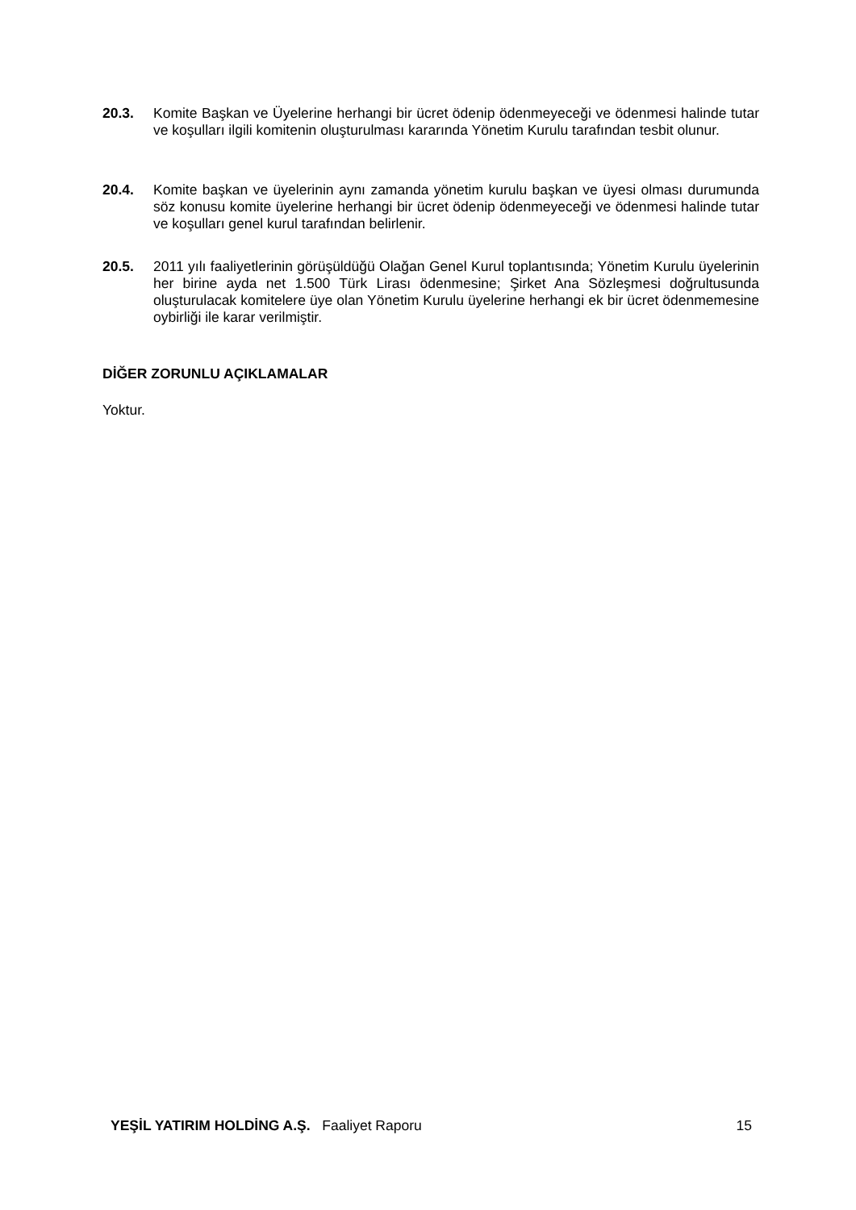20.3. Komite Başkan ve Üyelerine herhangi bir ücret ödenip ödenmeyeceği ve ödenmesi halinde tutar ve koşulları ilgili komitenin oluşturulması kararında Yönetim Kurulu tarafından tesbit olunur.
20.4. Komite başkan ve üyelerinin aynı zamanda yönetim kurulu başkan ve üyesi olması durumunda söz konusu komite üyelerine herhangi bir ücret ödenip ödenmeyeceği ve ödenmesi halinde tutar ve koşulları genel kurul tarafından belirlenir.
20.5. 2011 yılı faaliyetlerinin görüşüldüğü Olağan Genel Kurul toplantısında; Yönetim Kurulu üyelerinin her birine ayda net 1.500 Türk Lirası ödenmesine; Şirket Ana Sözleşmesi doğrultusunda oluşturulacak komitelere üye olan Yönetim Kurulu üyelerine herhangi ek bir ücret ödenmemesine oybirliği ile karar verilmiştir.
DİĞER ZORUNLU AÇIKLAMALAR
Yoktur.
YEŞİL YATIRIM HOLDİNG A.Ş. Faaliyet Raporu
15